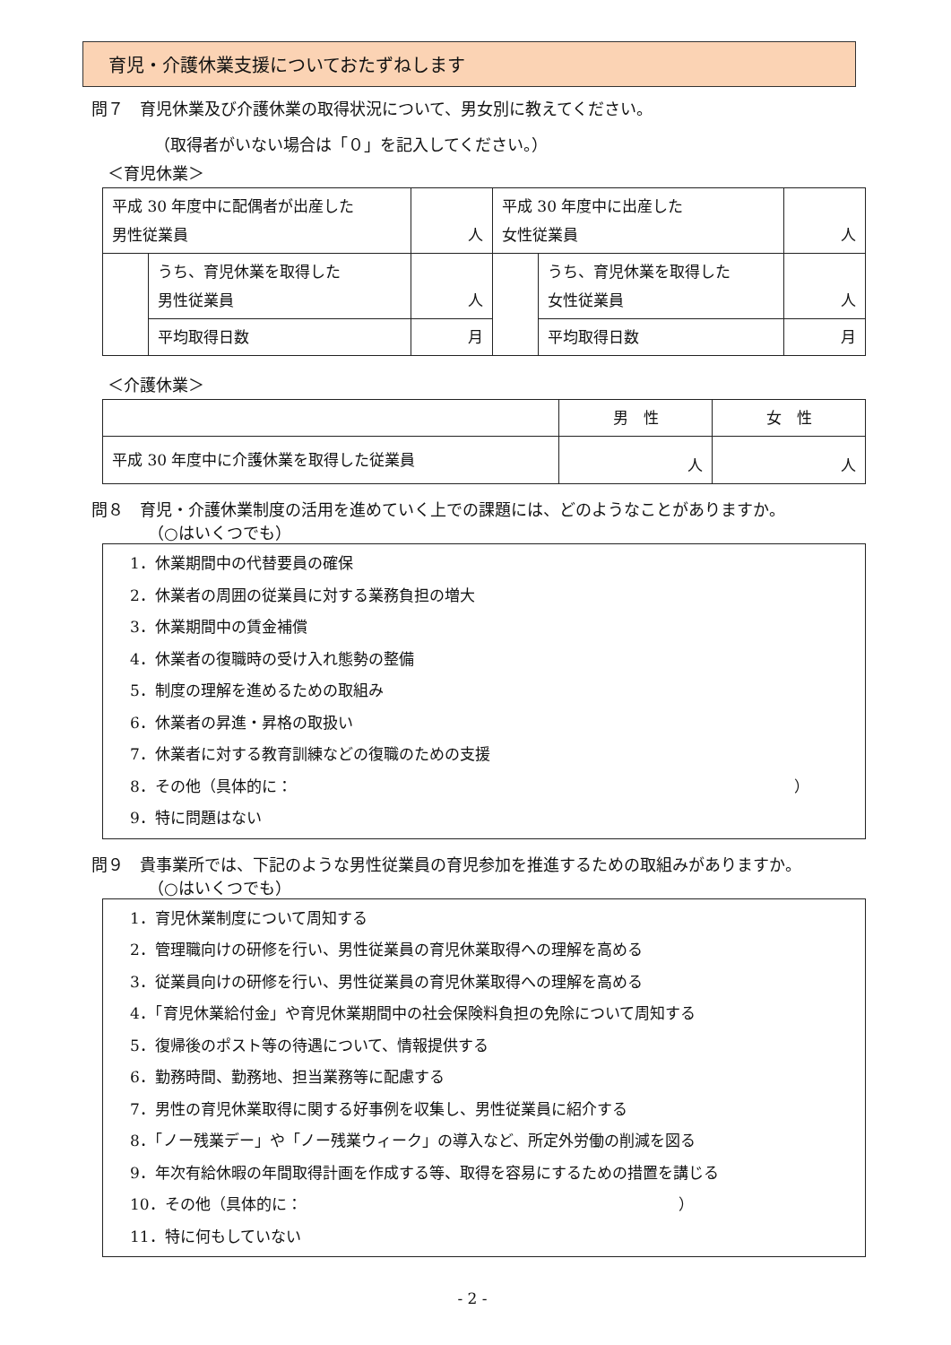育児・介護休業支援についておたずねします
問７　育児休業及び介護休業の取得状況について、男女別に教えてください。
（取得者がいない場合は「０」を記入してください。）
＜育児休業＞
| 平成 30 年度中に配偶者が出産した 男性従業員 | | 人 | 平成 30 年度中に出産した 女性従業員 | | 人 |
| | うち、育児休業を取得した 男性従業員 | 人 | | うち、育児休業を取得した 女性従業員 | 人 |
| | 平均取得日数 | 月 | | 平均取得日数 | 月 |
＜介護休業＞
| | 男 性 | 女 性 |
| 平成 30 年度中に介護休業を取得した従業員 | 人 | 人 |
問８　育児・介護休業制度の活用を進めていく上での課題には、どのようなことがありますか。
　　　　（○はいくつでも）
1．休業期間中の代替要員の確保
2．休業者の周囲の従業員に対する業務負担の増大
3．休業期間中の賃金補償
4．休業者の復職時の受け入れ態勢の整備
5．制度の理解を進めるための取組み
6．休業者の昇進・昇格の取扱い
7．休業者に対する教育訓練などの復職のための支援
8．その他（具体的に： ）
9．特に問題はない
問９　貴事業所では、下記のような男性従業員の育児参加を推進するための取組みがありますか。
　　　　（○はいくつでも）
1．育児休業制度について周知する
2．管理職向けの研修を行い、男性従業員の育児休業取得への理解を高める
3．従業員向けの研修を行い、男性従業員の育児休業取得への理解を高める
4．「育児休業給付金」や育児休業期間中の社会保険料負担の免除について周知する
5．復帰後のポスト等の待遇について、情報提供する
6．勤務時間、勤務地、担当業務等に配慮する
7．男性の育児休業取得に関する好事例を収集し、男性従業員に紹介する
8．「ノー残業デー」や「ノー残業ウィーク」の導入など、所定外労働の削減を図る
9．年次有給休暇の年間取得計画を作成する等、取得を容易にするための措置を講じる
10．その他（具体的に： ）
11．特に何もしていない
- 2 -